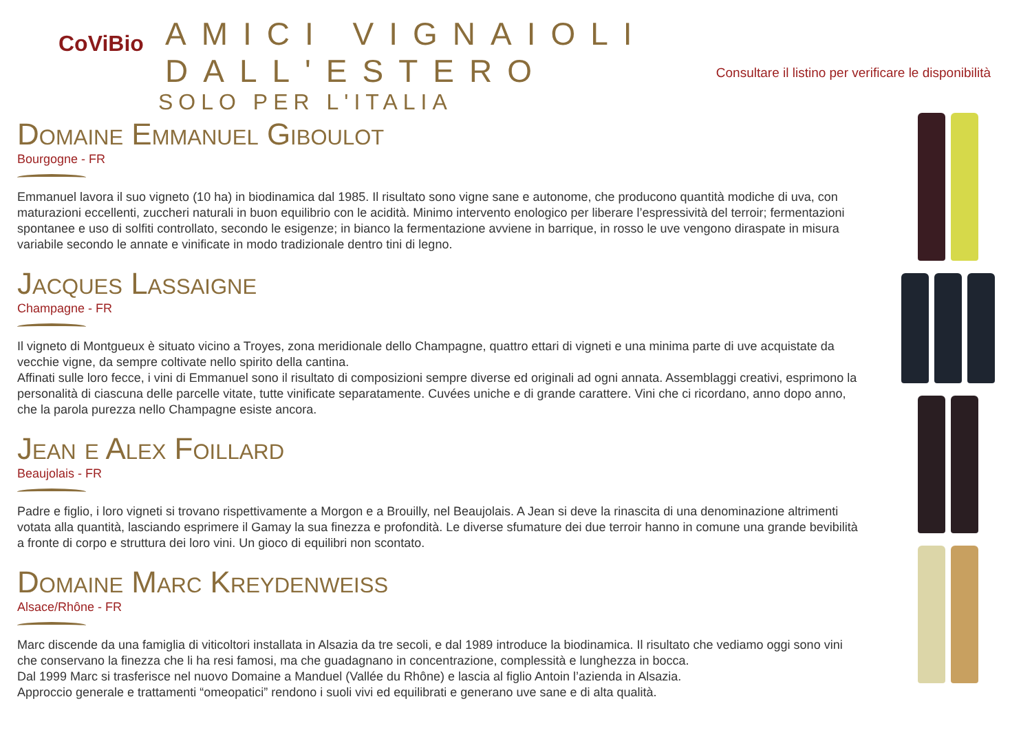CoViBio
AMICI VIGNAIOLI DALL'ESTERO
SOLO PER L'ITALIA
Consultare il listino per verificare le disponibilità
Domaine Emmanuel Giboulot
Bourgogne - FR
Emmanuel lavora il suo vigneto (10 ha) in biodinamica dal 1985. Il risultato sono vigne sane e autonome, che producono quantità modiche di uva, con maturazioni eccellenti, zuccheri naturali in buon equilibrio con le acidità. Minimo intervento enologico per liberare l’espressività del terroir; fermentazioni spontanee e uso di solfiti controllato, secondo le esigenze; in bianco la fermentazione avviene in barrique, in rosso le uve vengono diraspate in misura variabile secondo le annate e vinificate in modo tradizionale dentro tini di legno.
Jacques Lassaigne
Champagne - FR
Il vigneto di Montgueux è situato vicino a Troyes, zona meridionale dello Champagne, quattro ettari di vigneti e una minima parte di uve acquistate da vecchie vigne, da sempre coltivate nello spirito della cantina.
Affinati sulle loro fecce, i vini di Emmanuel sono il risultato di composizioni sempre diverse ed originali ad ogni annata. Assemblaggi creativi, esprimono la personalità di ciascuna delle parcelle vitate, tutte vinificate separatamente. Cuvées uniche e di grande carattere. Vini che ci ricordano, anno dopo anno, che la parola purezza nello Champagne esiste ancora.
Jean e Alex Foillard
Beaujolais - FR
Padre e figlio, i loro vigneti si trovano rispettivamente a Morgon e a Brouilly, nel Beaujolais. A Jean si deve la rinascita di una denominazione altrimenti votata alla quantità, lasciando esprimere il Gamay la sua finezza e profondità. Le diverse sfumature dei due terroir hanno in comune una grande bevibilità a fronte di corpo e struttura dei loro vini. Un gioco di equilibri non scontato.
Domaine Marc Kreydenweiss
Alsace/Rhône - FR
Marc discende da una famiglia di viticoltori installata in Alsazia da tre secoli, e dal 1989 introduce la biodinamica. Il risultato che vediamo oggi sono vini che conservano la finezza che li ha resi famosi, ma che guadagnano in concentrazione, complessità e lunghezza in bocca.
Dal 1999 Marc si trasferisce nel nuovo Domaine a Manduel (Vallée du Rhône) e lascia al figlio Antoin l’azienda in Alsazia.
Approccio generale e trattamenti “omeopatici” rendono i suoli vivi ed equilibrati e generano uve sane e di alta qualità.